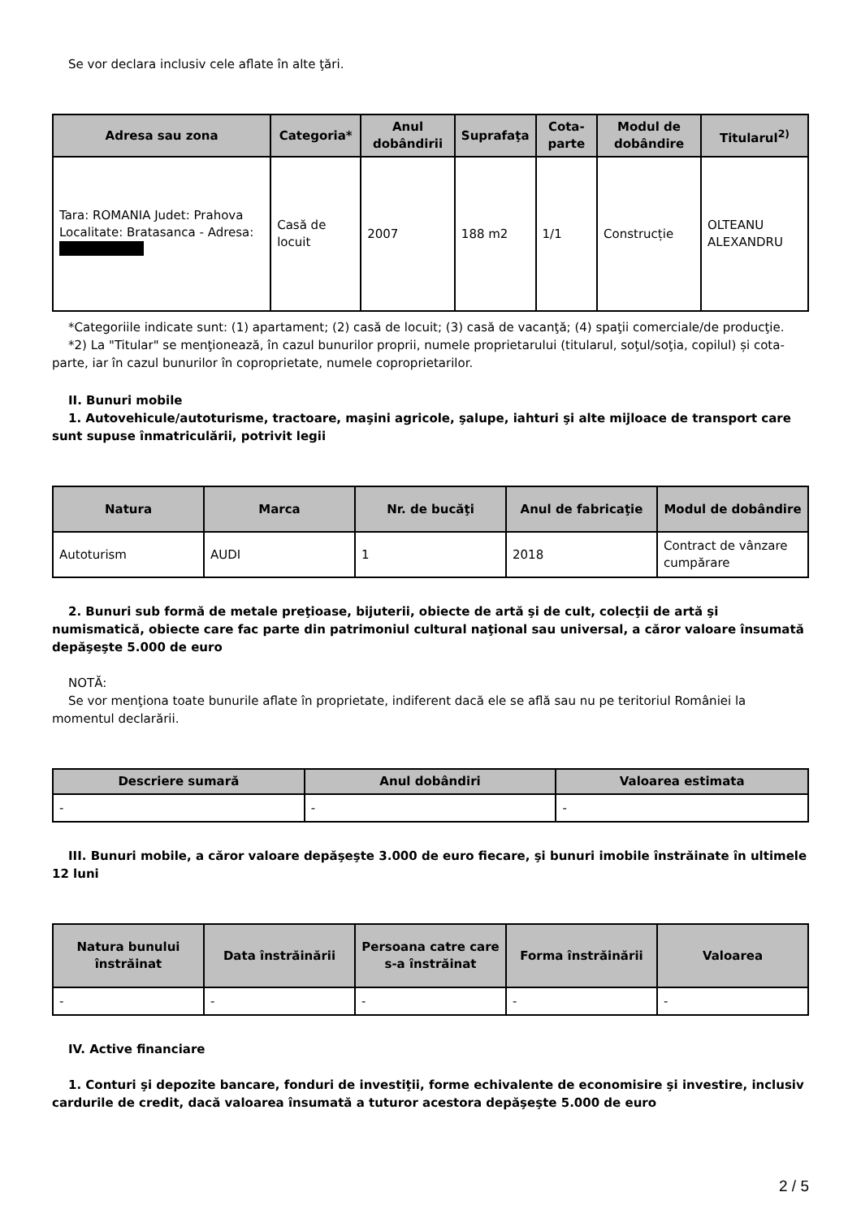Se vor declara inclusiv cele aflate în alte ţări.
| Adresa sau zona | Categoria* | Anul dobândirii | Suprafaţa | Cota-parte | Modul de dobândire | Titularul<sup>2)</sup> |
| --- | --- | --- | --- | --- | --- | --- |
| Tara: ROMANIA Judet: Prahova Localitate: Bratasanca - Adresa: | Casă de locuit | 2007 | 188 m2 | 1/1 | Construcție | OLTEANU ALEXANDRU |
*Categoriile indicate sunt: (1) apartament; (2) casă de locuit; (3) casă de vacanţă; (4) spaţii comerciale/de producţie.
*2) La "Titular" se menţionează, în cazul bunurilor proprii, numele proprietarului (titularul, soţul/soţia, copilul) și cota-parte, iar în cazul bunurilor în coproprietate, numele coproprietarilor.
II. Bunuri mobile
1. Autovehicule/autoturisme, tractoare, maşini agricole, şalupe, iahturi şi alte mijloace de transport care sunt supuse înmatriculării, potrivit legii
| Natura | Marca | Nr. de bucăţi | Anul de fabricaţie | Modul de dobândire |
| --- | --- | --- | --- | --- |
| Autoturism | AUDI | 1 | 2018 | Contract de vânzare cumpărare |
2. Bunuri sub formă de metale preţioase, bijuterii, obiecte de artă şi de cult, colecţii de artă şi numismatică, obiecte care fac parte din patrimoniul cultural naţional sau universal, a căror valoare însumată depăşeşte 5.000 de euro
NOTĂ:
Se vor menţiona toate bunurile aflate în proprietate, indiferent dacă ele se află sau nu pe teritoriul României la momentul declarării.
| Descriere sumară | Anul dobândiri | Valoarea estimata |
| --- | --- | --- |
| - | - | - |
III. Bunuri mobile, a căror valoare depăşeşte 3.000 de euro fiecare, şi bunuri imobile înstrăinate în ultimele 12 luni
| Natura bunului înstrăinat | Data înstrăinării | Persoana catre care s-a înstrăinat | Forma înstrăinării | Valoarea |
| --- | --- | --- | --- | --- |
| - | - | - | - | - |
IV. Active financiare
1. Conturi şi depozite bancare, fonduri de investiţii, forme echivalente de economisire şi investire, inclusiv cardurile de credit, dacă valoarea însumată a tuturor acestora depăşeşte 5.000 de euro
2 / 5